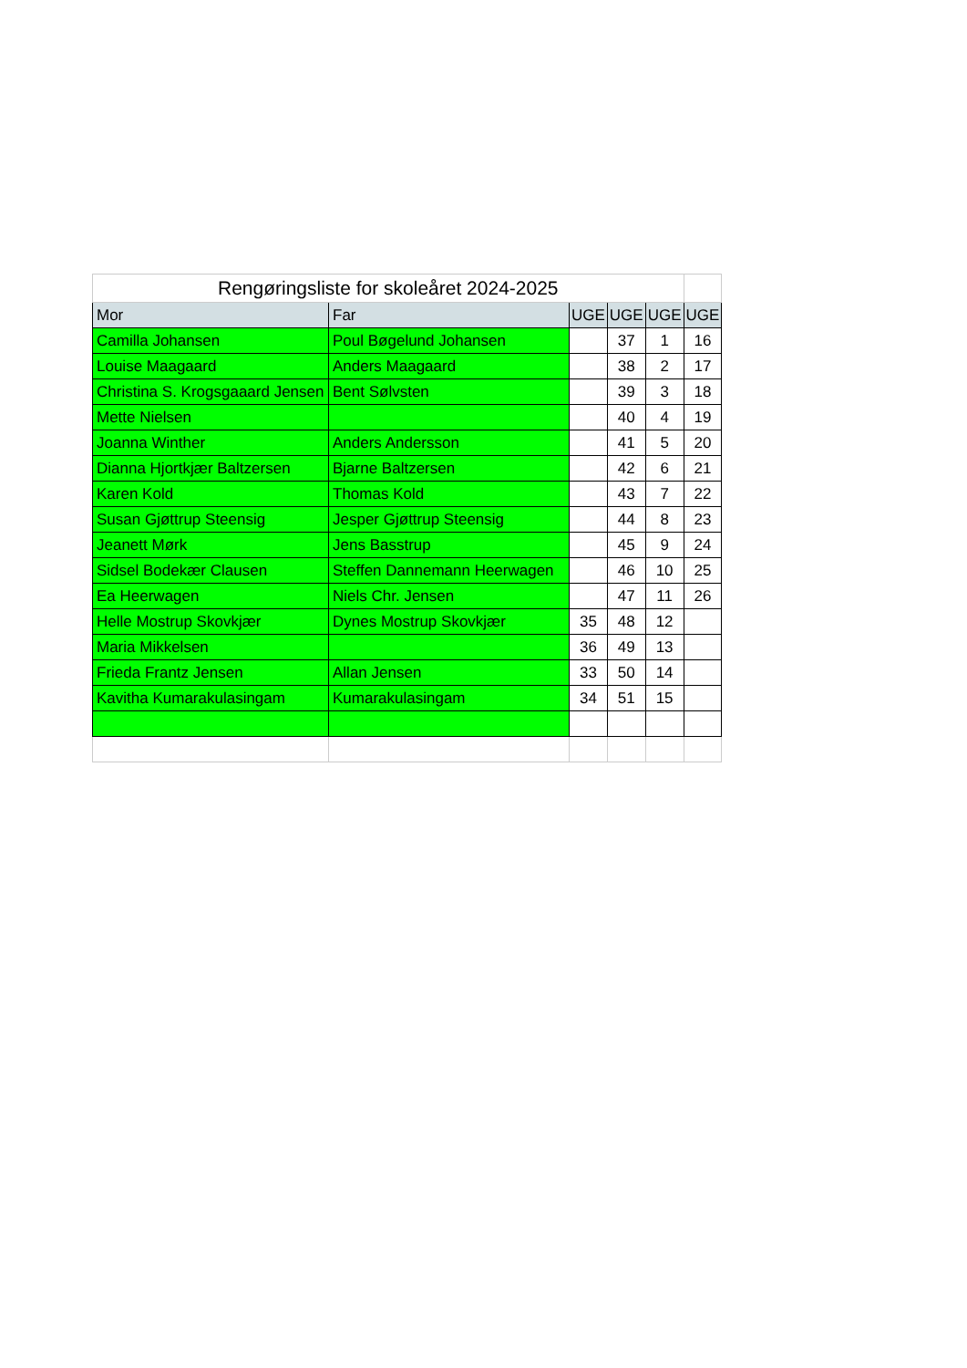| Rengøringsliste for skoleåret 2024-2025 | | | | | |
| Mor | Far | UGE | UGE | UGE | UGE |
| Camilla Johansen | Poul Bøgelund Johansen | | 37 | 1 | 16 |
| Louise Maagaard | Anders Maagaard | | 38 | 2 | 17 |
| Christina S. Krogsgaaard Jensen | Bent Sølvsten | | 39 | 3 | 18 |
| Mette Nielsen | | | 40 | 4 | 19 |
| Joanna Winther | Anders Andersson | | 41 | 5 | 20 |
| Dianna Hjortkjær Baltzersen | Bjarne Baltzersen | | 42 | 6 | 21 |
| Karen Kold | Thomas Kold | | 43 | 7 | 22 |
| Susan Gjøttrup Steensig | Jesper Gjøttrup Steensig | | 44 | 8 | 23 |
| Jeanett Mørk | Jens Basstrup | | 45 | 9 | 24 |
| Sidsel Bodekær Clausen | Steffen Dannemann Heerwagen | | 46 | 10 | 25 |
| Ea Heerwagen | Niels Chr. Jensen | | 47 | 11 | 26 |
| Helle Mostrup Skovkjær | Dynes Mostrup Skovkjær | 35 | 48 | 12 | |
| Maria Mikkelsen | | 36 | 49 | 13 | |
| Frieda Frantz Jensen | Allan Jensen | 33 | 50 | 14 | |
| Kavitha Kumarakulasingam | Kumarakulasingam | 34 | 51 | 15 | |